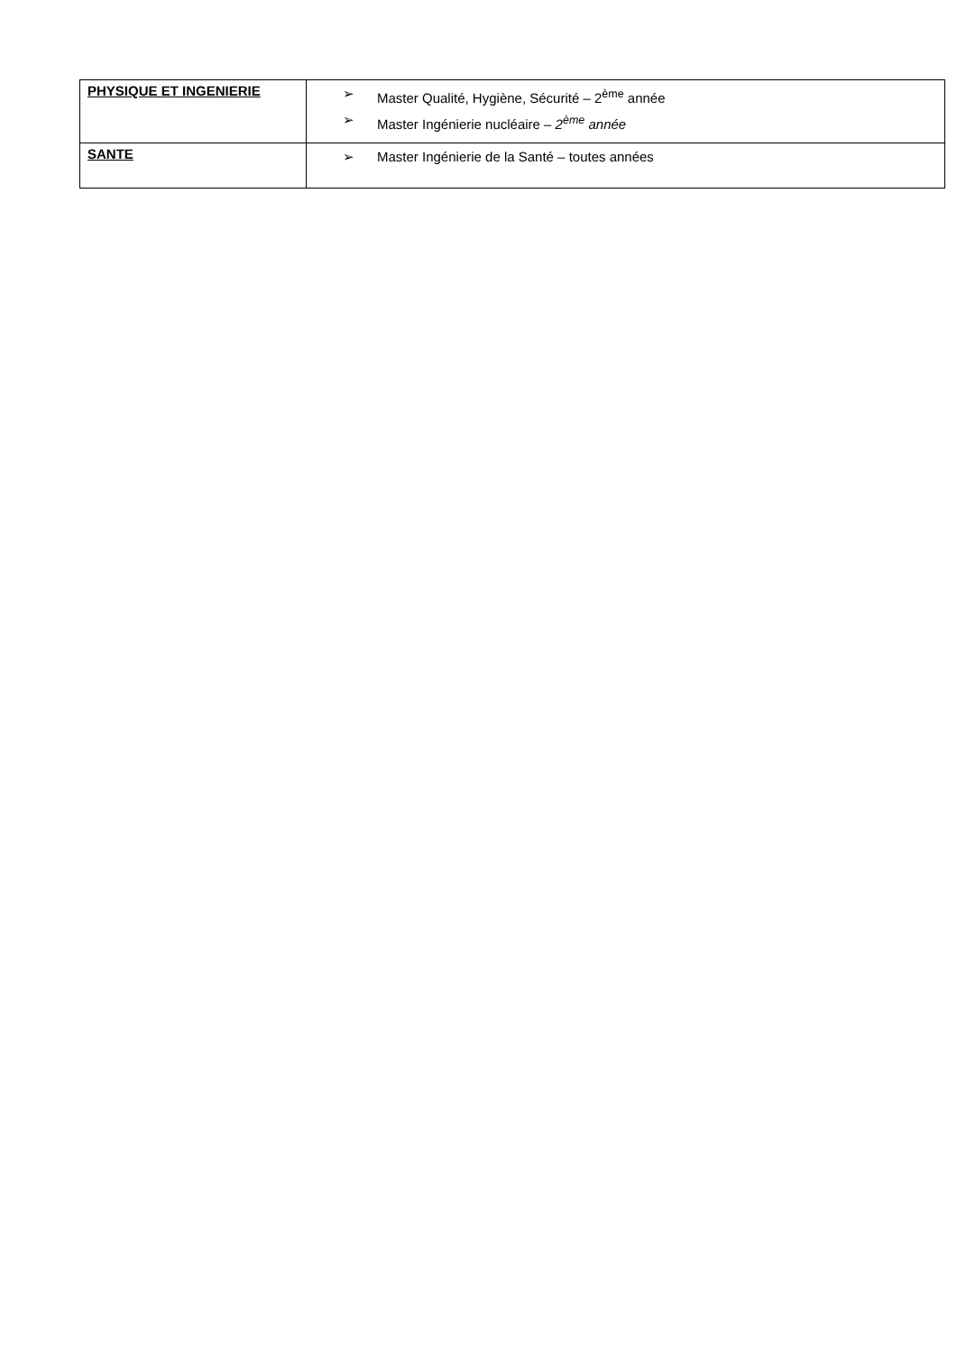| PHYSIQUE ET INGENIERIE | ➢ Master Qualité, Hygiène, Sécurité – 2<sup>ème</sup> année ➢ Master Ingénierie nucléaire – 2<sup>ème</sup> année |
| SANTE | ➢ Master Ingénierie de la Santé – toutes années |